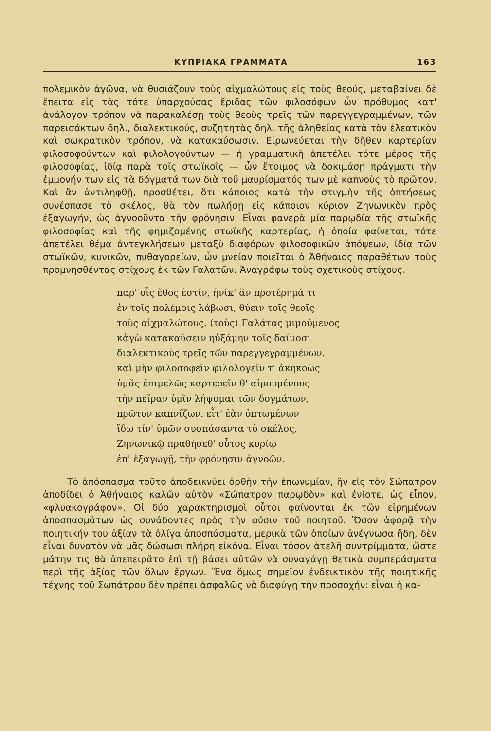ΚΥΠΡΙΑΚΑ ΓΡΑΜΜΑΤΑ 163
πολεμικὸν ἀγῶνα, νὰ θυσιάζουν τοὺς αἰχμαλώτους εἰς τοὺς θεούς, μεταβαίνει δὲ ἔπειτα εἰς τὰς τότε ὑπαρχούσας ἔριδας τῶν φιλοσόφων ὧν πρόθυμος κατ' ἀνάλογον τρόπον νὰ παρακαλέσῃ τοὺς θεοὺς τρεῖς τῶν παρεγγεγραμμένων, τῶν παρεισάκτων δηλ., διαλεκτικούς, συζητητὰς δηλ. τῆς ἀληθείας κατὰ τὸν ἐλεατικὸν καὶ σωκρατικὸν τρόπον, νὰ κατακαύσωσιν. Εἰρωνεύεται τὴν δῆθεν καρτερίαν φιλοσοφούντων καὶ φιλολογούντων — ἡ γραμματικὴ ἀπετέλει τότε μέρος τῆς φιλοσοφίας, ἰδίᾳ παρὰ τοῖς στωϊκοῖς — ὧν ἕτοιμος νὰ δοκιμάσῃ πράγματι τὴν ἐμμονήν των εἰς τὰ δόγματά των διὰ τοῦ μαυρίσματός των μὲ καπνοὺς τὸ πρῶτον. Καὶ ἂν ἀντιληφθῇ, προσθέτει, ὅτι κάποιος κατὰ τὴν στιγμὴν τῆς ὀπτήσεως συνέσπασε τὸ σκέλος, θὰ τὸν πωλήσῃ εἰς κάποιον κύριον Ζηνωνικὸν πρὸς ἐξαγωγήν, ὡς ἀγνοοῦντα τὴν φρόνησιν. Εἶναι φανερὰ μία παρῳδία τῆς στωϊκῆς φιλοσοφίας καὶ τῆς φημιζομένης στωϊκῆς καρτερίας, ἡ ὁποία φαίνεται, τότε ἀπετέλει θέμα ἀντεγκλήσεων μεταξὺ διαφόρων φιλοσοφικῶν ἀπόψεων, ἰδίᾳ τῶν στωϊκῶν, κυνικῶν, πυθαγορείων, ὧν μνείαν ποιεῖται ὁ Ἀθήναιος παραθέτων τοὺς προμνησθέντας στίχους ἐκ τῶν Γαλατῶν. Ἀναγράφω τοὺς σχετικοὺς στίχους.
παρ' οἷς ἔθος ἐστίν, ἡνίκ' ἂν προτέρημά τι
ἐν τοῖς πολέμοις λάβωσι, θύειν τοῖς θεοῖς
τοὺς αἰχμαλώτους. ⟨τοὺς⟩ Γαλάτας μιμούμενος
κἀγὼ κατακαύσειν ηὐξάμην τοῖς δαίμοσι
διαλεκτικοὺς τρεῖς τῶν παρεγγεγραμμένων.
καὶ μὴν φιλοσοφεῖν φιλολογεῖν τ' ἀκηκοὼς
ὑμᾶς ἐπιμελῶς καρτερεῖν θ' αἱρουμένους
τὴν πεῖραν ὑμῖν λήψομαι τῶν δογμάτων,
πρῶτον καπνίζων. εἶτ' ἐὰν ὀπτωμένων
ἴδω τίν' ὑμῶν συσπάσαντα τὸ σκέλος,
Ζηνωνικῷ πραθήσεθ' οὗτος κυρίῳ
ἐπ' ἐξαγωγῇ, τὴν φρόνησιν ἀγνοῶν.
Τὸ ἀπόσπασμα τοῦτο ἀποδεικνύει ὀρθὴν τὴν ἐπωνυμίαν, ἣν εἰς τὸν Σώπατρον ἀποδίδει ὁ Ἀθήναιος καλῶν αὐτὸν «Σώπατρον παρῳδὸν» καὶ ἐνίοτε, ὡς εἶπον, «φλυακογράφον». Οἱ δύο χαρακτηρισμοὶ οὗτοι φαίνονται ἐκ τῶν εἰρημένων ἀποσπασμάτων ὡς συνάδοντες πρὸς τὴν φύσιν τοῦ ποιητοῦ. Ὅσον ἀφορᾷ τὴν ποιητικήν του ἀξίαν τὰ ὀλίγα ἀποσπάσματα, μερικὰ τῶν ὁποίων ἀνέγνωσα ἤδη, δὲν εἶναι δυνατὸν νὰ μᾶς δώσωσι πλήρη εἰκόνα. Εἶναι τόσον ἀτελῆ συντρίμματα, ὥστε μάτην τις θὰ ἀπεπειρᾶτο ἐπὶ τῇ βάσει αὐτῶν νὰ συναγάγῃ θετικὰ συμπεράσματα περὶ τῆς ἀξίας τῶν ὅλων ἔργων. Ἕνα ὅμως σημεῖον ἐνδεικτικὸν τῆς ποιητικῆς τέχνης τοῦ Σωπάτρου δὲν πρέπει ἀσφαλῶς νὰ διαφύγῃ τὴν προσοχήν: εἶναι ἡ κα-